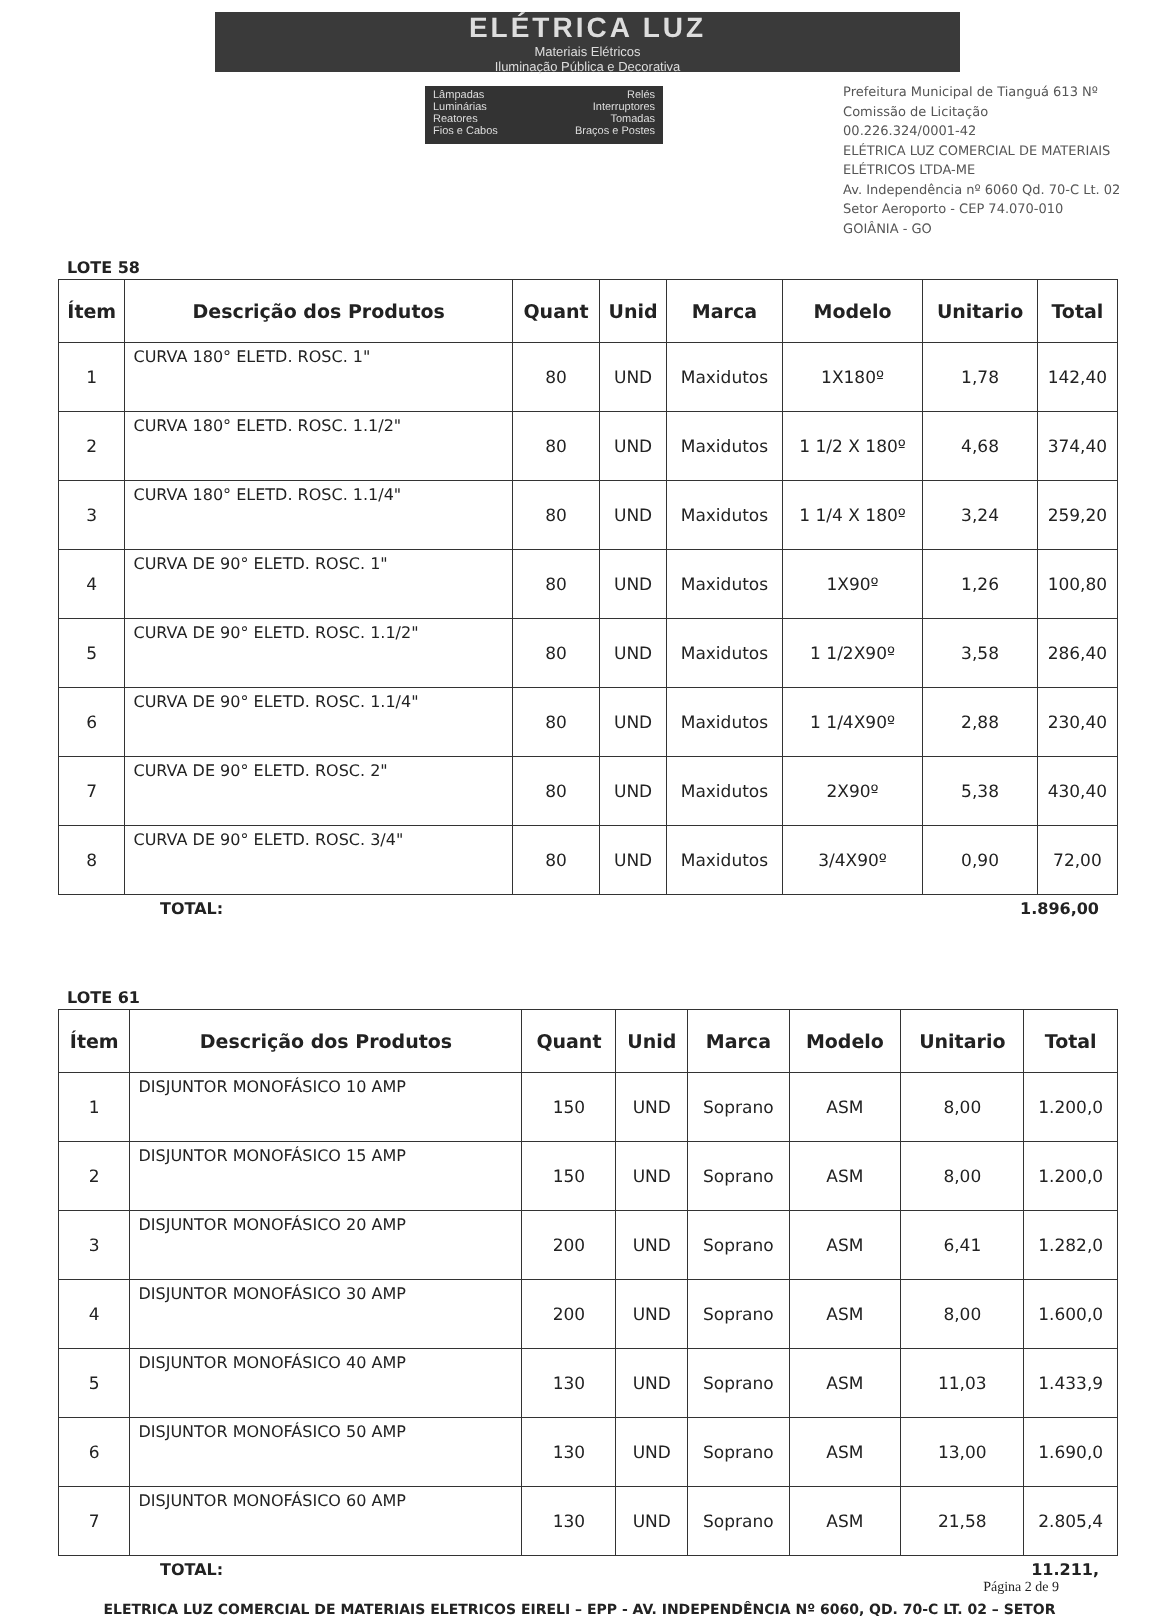ELÉTRICA LUZ
Materiais Elétricos
Iluminação Pública e Decorativa
Lâmpadas
Luminárias
Reatores
Fios e Cabos
Relés
Interruptores
Tomadas
Braços e Postes
Prefeitura Municipal de Tianguá 613 Nº Comissão de Licitação
00.226.324/0001-42
ELÉTRICA LUZ COMERCIAL DE MATERIAIS ELÉTRICOS LTDA-ME
Av. Independência nº 6060 Qd. 70-C Lt. 02
Setor Aeroporto - CEP 74.070-010
GOIÂNIA - GO
LOTE 58
| Ítem | Descrição dos Produtos | Quant | Unid | Marca | Modelo | Unitario | Total |
| --- | --- | --- | --- | --- | --- | --- | --- |
| 1 | CURVA 180° ELETD. ROSC. 1" | 80 | UND | Maxidutos | 1X180º | 1,78 | 142,40 |
| 2 | CURVA 180° ELETD. ROSC. 1.1/2" | 80 | UND | Maxidutos | 1 1/2 X 180º | 4,68 | 374,40 |
| 3 | CURVA 180° ELETD. ROSC. 1.1/4" | 80 | UND | Maxidutos | 1 1/4 X 180º | 3,24 | 259,20 |
| 4 | CURVA DE 90° ELETD. ROSC. 1" | 80 | UND | Maxidutos | 1X90º | 1,26 | 100,80 |
| 5 | CURVA DE 90° ELETD. ROSC. 1.1/2" | 80 | UND | Maxidutos | 1 1/2X90º | 3,58 | 286,40 |
| 6 | CURVA DE 90° ELETD. ROSC. 1.1/4" | 80 | UND | Maxidutos | 1 1/4X90º | 2,88 | 230,40 |
| 7 | CURVA DE 90° ELETD. ROSC. 2" | 80 | UND | Maxidutos | 2X90º | 5,38 | 430,40 |
| 8 | CURVA DE 90° ELETD. ROSC. 3/4" | 80 | UND | Maxidutos | 3/4X90º | 0,90 | 72,00 |
TOTAL: 1.896,00
LOTE 61
| Ítem | Descrição dos Produtos | Quant | Unid | Marca | Modelo | Unitario | Total |
| --- | --- | --- | --- | --- | --- | --- | --- |
| 1 | DISJUNTOR MONOFÁSICO 10 AMP | 150 | UND | Soprano | ASM | 8,00 | 1.200,0 |
| 2 | DISJUNTOR MONOFÁSICO 15 AMP | 150 | UND | Soprano | ASM | 8,00 | 1.200,0 |
| 3 | DISJUNTOR MONOFÁSICO 20 AMP | 200 | UND | Soprano | ASM | 6,41 | 1.282,0 |
| 4 | DISJUNTOR MONOFÁSICO 30 AMP | 200 | UND | Soprano | ASM | 8,00 | 1.600,0 |
| 5 | DISJUNTOR MONOFÁSICO 40 AMP | 130 | UND | Soprano | ASM | 11,03 | 1.433,9 |
| 6 | DISJUNTOR MONOFÁSICO 50 AMP | 130 | UND | Soprano | ASM | 13,00 | 1.690,0 |
| 7 | DISJUNTOR MONOFÁSICO 60 AMP | 130 | UND | Soprano | ASM | 21,58 | 2.805,4 |
TOTAL: 11.211,
Página 2 de 9
ELETRICA LUZ COMERCIAL DE MATERIAIS ELETRICOS EIRELI – EPP - AV. INDEPENDÊNCIA Nº 6060, QD. 70-C LT. 02 – SETOR